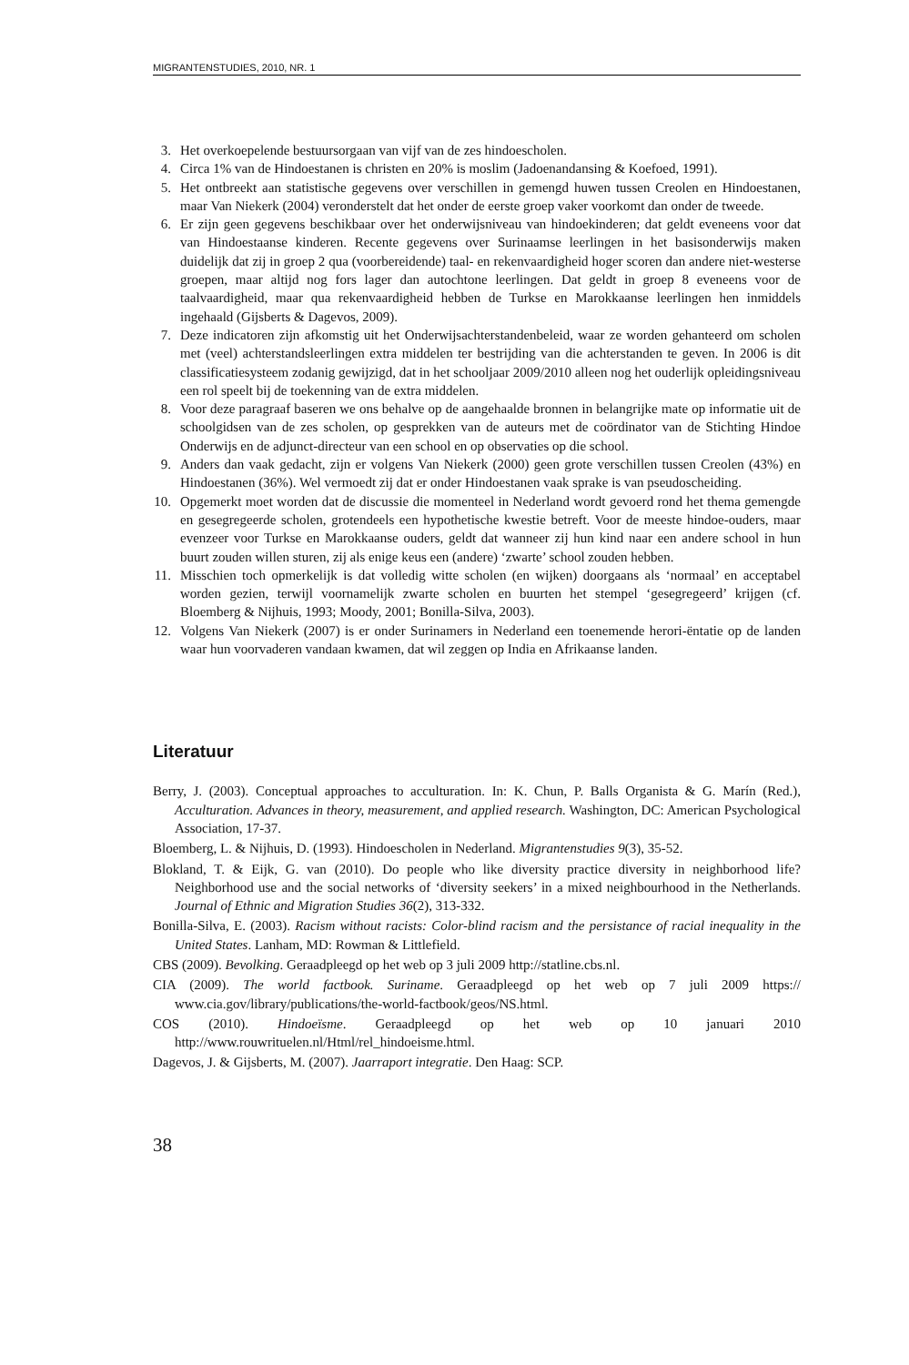MIGRANTENSTUDIES, 2010, NR. 1
3. Het overkoepelende bestuursorgaan van vijf van de zes hindoescholen.
4. Circa 1% van de Hindoestanen is christen en 20% is moslim (Jadoenandansing & Koefoed, 1991).
5. Het ontbreekt aan statistische gegevens over verschillen in gemengd huwen tussen Creolen en Hindoestanen, maar Van Niekerk (2004) veronderstelt dat het onder de eerste groep vaker voorkomt dan onder de tweede.
6. Er zijn geen gegevens beschikbaar over het onderwijsniveau van hindoekinderen; dat geldt eveneens voor dat van Hindoestaanse kinderen. Recente gegevens over Surinaamse leerlingen in het basisonderwijs maken duidelijk dat zij in groep 2 qua (voorbereidende) taal- en rekenvaardigheid hoger scoren dan andere niet-westerse groepen, maar altijd nog fors lager dan autochtone leerlingen. Dat geldt in groep 8 eveneens voor de taalvaardigheid, maar qua rekenvaardigheid hebben de Turkse en Marokkaanse leerlingen hen inmiddels ingehaald (Gijsberts & Dagevos, 2009).
7. Deze indicatoren zijn afkomstig uit het Onderwijsachterstandenbeleid, waar ze worden gehanteerd om scholen met (veel) achterstandsleerlingen extra middelen ter bestrijding van die achterstanden te geven. In 2006 is dit classificatiesysteem zodanig gewijzigd, dat in het schooljaar 2009/2010 alleen nog het ouderlijk opleidingsniveau een rol speelt bij de toekenning van de extra middelen.
8. Voor deze paragraaf baseren we ons behalve op de aangehaalde bronnen in belangrijke mate op informatie uit de schoolgidsen van de zes scholen, op gesprekken van de auteurs met de coördinator van de Stichting Hindoe Onderwijs en de adjunct-directeur van een school en op observaties op die school.
9. Anders dan vaak gedacht, zijn er volgens Van Niekerk (2000) geen grote verschillen tussen Creolen (43%) en Hindoestanen (36%). Wel vermoedt zij dat er onder Hindoestanen vaak sprake is van pseudoscheiding.
10. Opgemerkt moet worden dat de discussie die momenteel in Nederland wordt gevoerd rond het thema gemengde en gesegregeerde scholen, grotendeels een hypothetische kwestie betreft. Voor de meeste hindoe-ouders, maar evenzeer voor Turkse en Marokkaanse ouders, geldt dat wanneer zij hun kind naar een andere school in hun buurt zouden willen sturen, zij als enige keus een (andere) ‘zwarte’ school zouden hebben.
11. Misschien toch opmerkelijk is dat volledig witte scholen (en wijken) doorgaans als ‘normaal’ en acceptabel worden gezien, terwijl voornamelijk zwarte scholen en buurten het stempel ‘gesegregeerd’ krijgen (cf. Bloemberg & Nijhuis, 1993; Moody, 2001; Bonilla-Silva, 2003).
12. Volgens Van Niekerk (2007) is er onder Surinamers in Nederland een toenemende herori-ëntatie op de landen waar hun voorvaderen vandaan kwamen, dat wil zeggen op India en Afrikaanse landen.
Literatuur
Berry, J. (2003). Conceptual approaches to acculturation. In: K. Chun, P. Balls Organista & G. Marín (Red.), Acculturation. Advances in theory, measurement, and applied research. Washington, DC: American Psychological Association, 17-37.
Bloemberg, L. & Nijhuis, D. (1993). Hindoescholen in Nederland. Migrantenstudies 9(3), 35-52.
Blokland, T. & Eijk, G. van (2010). Do people who like diversity practice diversity in neighborhood life? Neighborhood use and the social networks of ‘diversity seekers’ in a mixed neighbourhood in the Netherlands. Journal of Ethnic and Migration Studies 36(2), 313-332.
Bonilla-Silva, E. (2003). Racism without racists: Color-blind racism and the persistance of racial inequality in the United States. Lanham, MD: Rowman & Littlefield.
CBS (2009). Bevolking. Geraadpleegd op het web op 3 juli 2009 http://statline.cbs.nl.
CIA (2009). The world factbook. Suriname. Geraadpleegd op het web op 7 juli 2009 https:// www.cia.gov/library/publications/the-world-factbook/geos/NS.html.
COS (2010). Hindoeïsme. Geraadpleegd op het web op 10 januari 2010 http://www.rouwrituelen.nl/Html/rel_hindoeisme.html.
Dagevos, J. & Gijsberts, M. (2007). Jaarraport integratie. Den Haag: SCP.
38